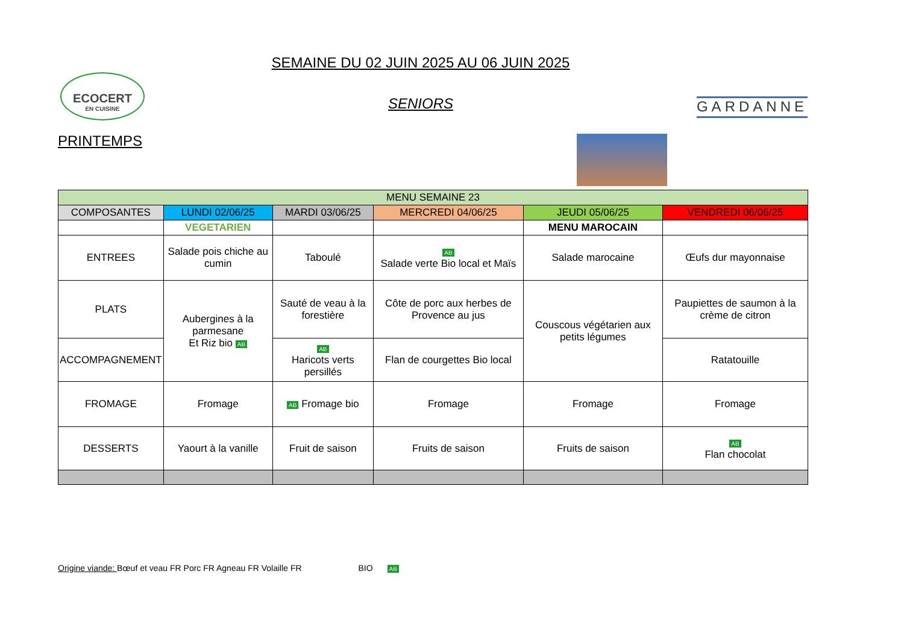ECOCERT
EN CUISINE
SEMAINE DU 02 JUIN 2025 AU 06 JUIN 2025
SENIORS
GARDANNE
PRINTEMPS
| MENU SEMAINE 23 | | | | | |
| --- | --- | --- | --- | --- | --- |
| COMPOSANTES | LUNDI 02/06/25 | MARDI 03/06/25 | MERCREDI 04/06/25 | JEUDI 05/06/25 | VENDREDI 06/06/25 |
| | VEGETARIEN | | | MENU MAROCAIN | |
| ENTREES | Salade pois chiche au cumin | Taboulé | AB Salade verte Bio local et Maïs | Salade marocaine | Œufs dur mayonnaise |
| PLATS | Aubergines à la parmesane Et Riz bio AB | Sauté de veau à la forestière | Côte de porc aux herbes de Provence au jus | Couscous végétarien aux petits légumes | Paupiettes de saumon à la crème de citron |
| ACCOMPAGNEMENT | | AB Haricots verts persillés | Flan de courgettes Bio local | | Ratatouille |
| FROMAGE | Fromage | AB Fromage bio | Fromage | Fromage | Fromage |
| DESSERTS | Yaourt à la vanille | Fruit de saison | Fruits de saison | Fruits de saison | AB Flan chocolat |
Origine viande: Bœuf et veau FR Porc FR Agneau FR Volaille FR BIO AB